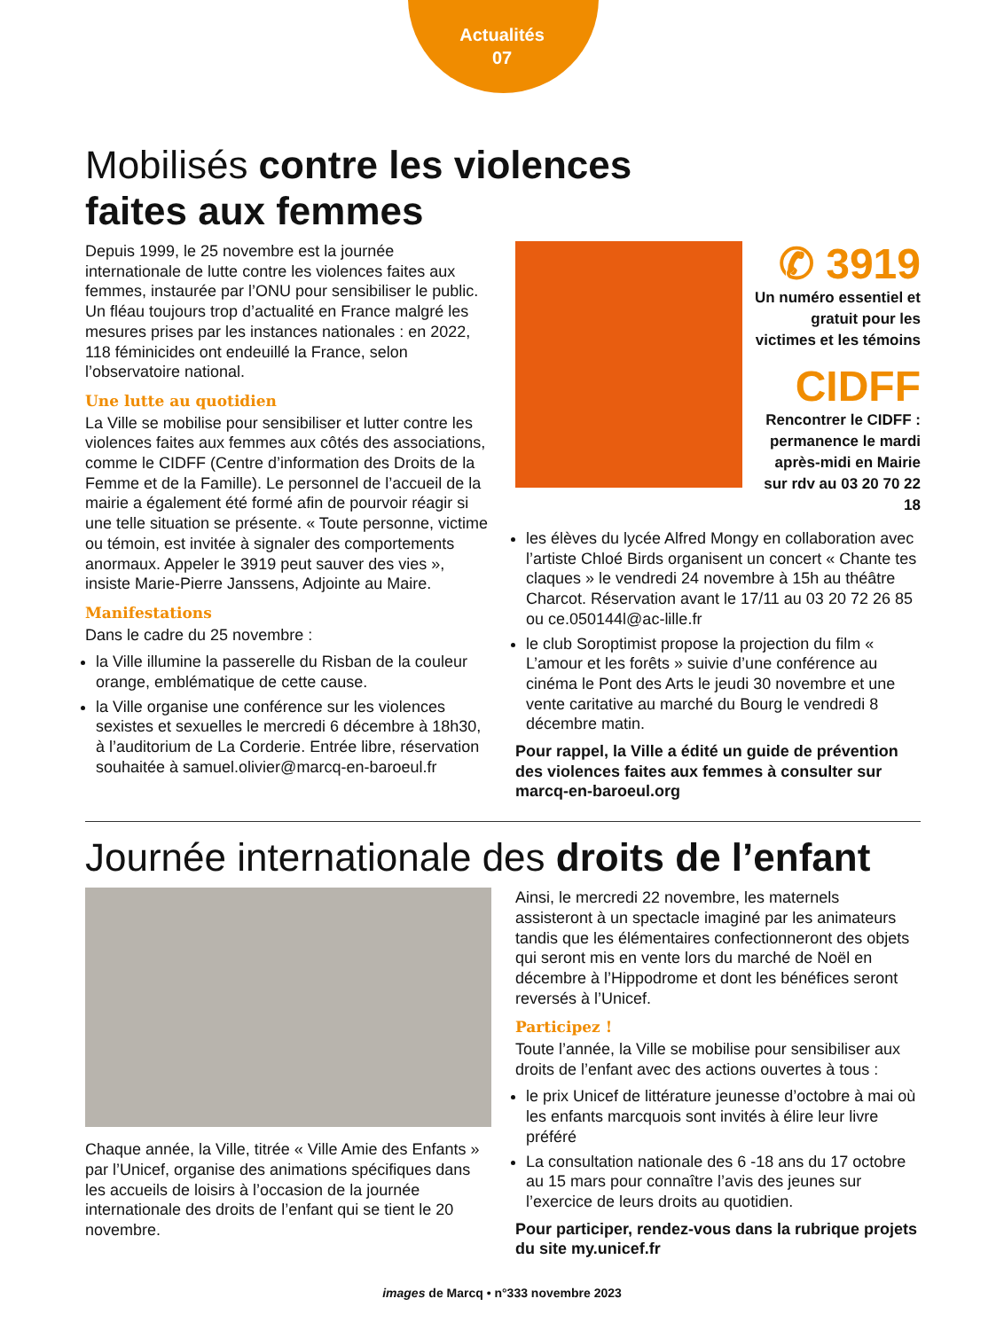Actualités
07
Mobilisés contre les violences
faites aux femmes
Depuis 1999, le 25 novembre est la journée internationale de lutte contre les violences faites aux femmes, instaurée par l’ONU pour sensibiliser le public. Un fléau toujours trop d’actualité en France malgré les mesures prises par les instances nationales : en 2022, 118 féminicides ont endeuillé la France, selon l’observatoire national.
Une lutte au quotidien
La Ville se mobilise pour sensibiliser et lutter contre les violences faites aux femmes aux côtés des associations, comme le CIDFF (Centre d’information des Droits de la Femme et de la Famille). Le personnel de l’accueil de la mairie a également été formé afin de pourvoir réagir si une telle situation se présente. « Toute personne, victime ou témoin, est invitée à signaler des comportements anormaux. Appeler le 3919 peut sauver des vies », insiste Marie-Pierre Janssens, Adjointe au Maire.
Manifestations
Dans le cadre du 25 novembre :
la Ville illumine la passerelle du Risban de la couleur orange, emblématique de cette cause.
la Ville organise une conférence sur les violences sexistes et sexuelles le mercredi 6 décembre à 18h30, à l’auditorium de La Corderie. Entrée libre, réservation souhaitée à samuel.olivier@marcq-en-baroeul.fr
✆ 3919
Un numéro essentiel et gratuit pour les victimes et les témoins
CIDFF
Rencontrer le CIDFF : permanence le mardi après-midi en Mairie sur rdv au 03 20 70 22 18
les élèves du lycée Alfred Mongy en collaboration avec l’artiste Chloé Birds organisent un concert « Chante tes claques » le vendredi 24 novembre à 15h au théâtre Charcot. Réservation avant le 17/11 au 03 20 72 26 85 ou ce.050144l@ac-lille.fr
le club Soroptimist propose la projection du film « L’amour et les forêts » suivie d’une conférence au cinéma le Pont des Arts le jeudi 30 novembre et une vente caritative au marché du Bourg le vendredi 8 décembre matin.
Pour rappel, la Ville a édité un guide de prévention des violences faites aux femmes à consulter sur marcq-en-baroeul.org
Journée internationale des droits de l’enfant
Chaque année, la Ville, titrée « Ville Amie des Enfants » par l’Unicef, organise des animations spécifiques dans les accueils de loisirs à l’occasion de la journée internationale des droits de l’enfant qui se tient le 20 novembre.
Ainsi, le mercredi 22 novembre, les maternels assisteront à un spectacle imaginé par les animateurs tandis que les élémentaires confectionneront des objets qui seront mis en vente lors du marché de Noël en décembre à l’Hippodrome et dont les bénéfices seront reversés à l’Unicef.
Participez !
Toute l’année, la Ville se mobilise pour sensibiliser aux droits de l’enfant avec des actions ouvertes à tous :
le prix Unicef de littérature jeunesse d’octobre à mai où les enfants marcquois sont invités à élire leur livre préféré
La consultation nationale des 6 -18 ans du 17 octobre au 15 mars pour connaître l’avis des jeunes sur l’exercice de leurs droits au quotidien.
Pour participer, rendez-vous dans la rubrique projets du site my.unicef.fr
images de Marcq • n°333 novembre 2023